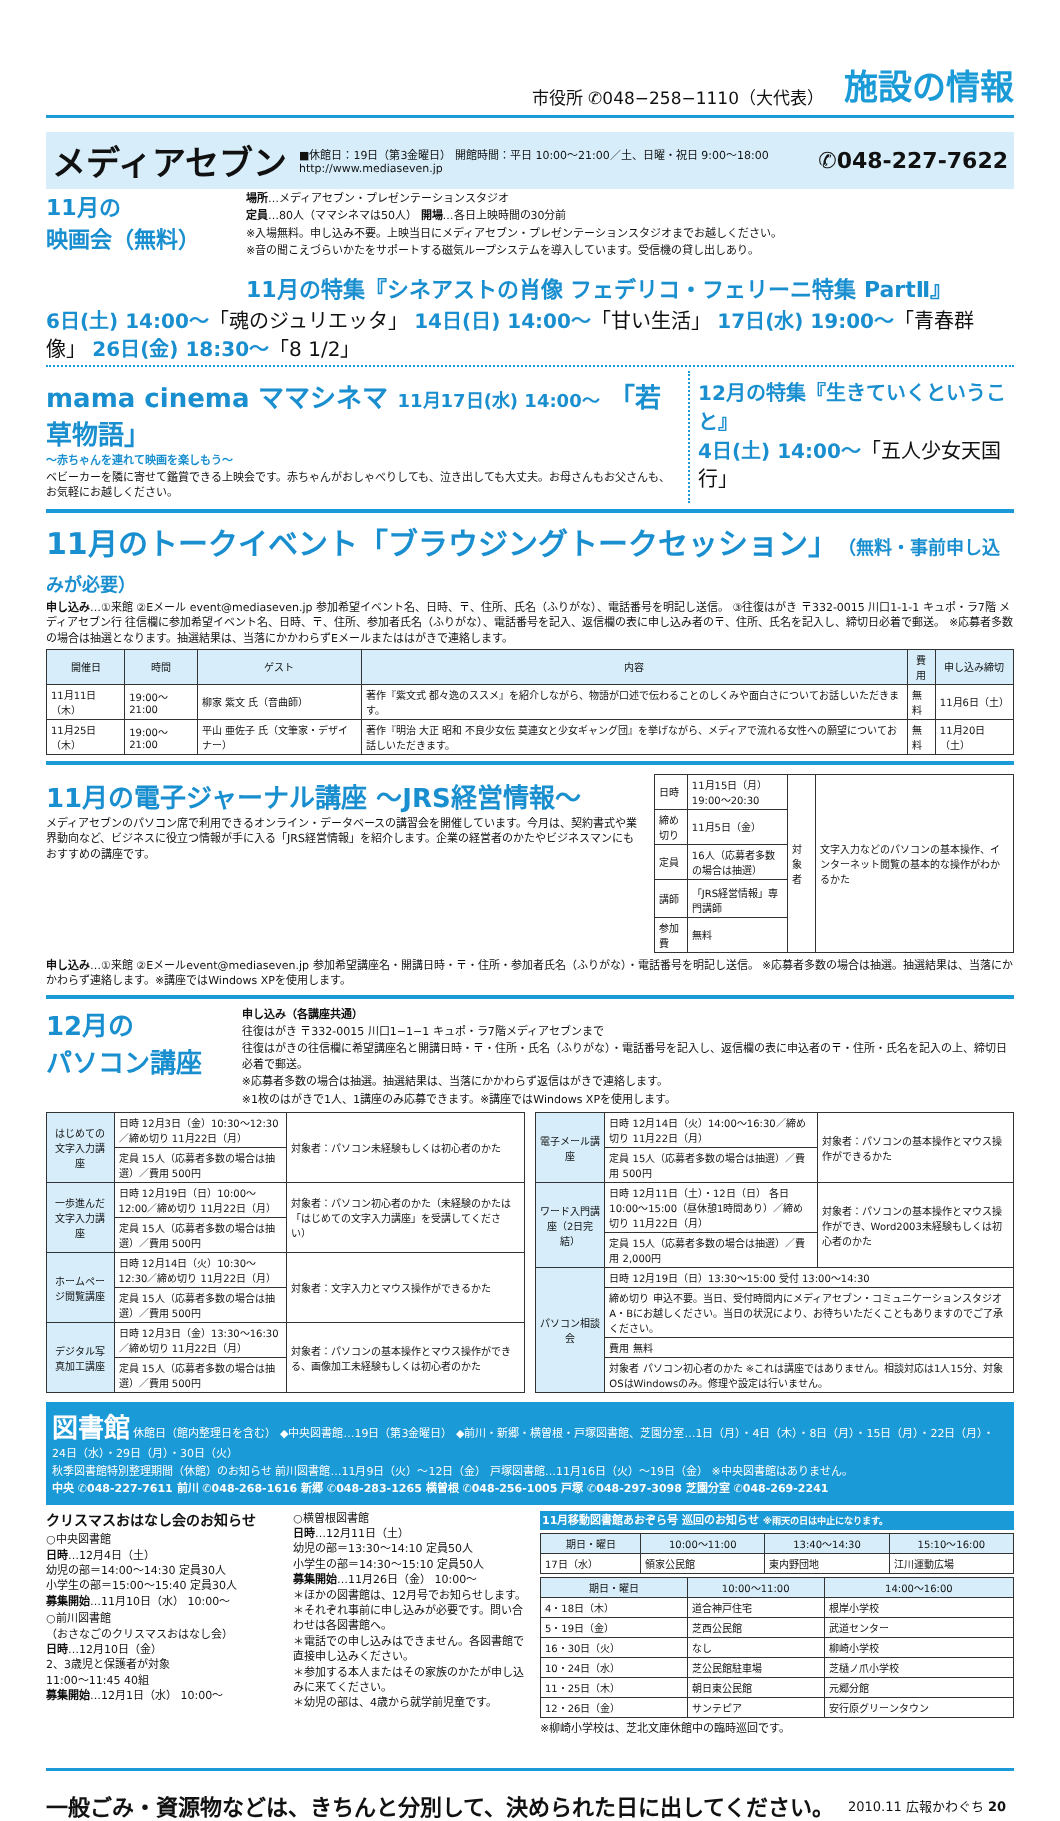市役所 ✆048−258−1110（大代表） 施設の情報
メディアセブン
■休館日：19日（第3金曜日） 開館時間：平日 10:00〜21:00／土、日曜・祝日 9:00〜18:00
http://www.mediaseven.jp
✆048-227-7622
11月の
映画会（無料）
場所…メディアセブン・プレゼンテーションスタジオ
定員…80人（ママシネマは50人） 開場…各日上映時間の30分前
※入場無料。申し込み不要。上映当日にメディアセブン・プレゼンテーションスタジオまでお越しください。
※音の聞こえづらいかたをサポートする磁気ループシステムを導入しています。受信機の貸し出しあり。
11月の特集『シネアストの肖像 フェデリコ・フェリーニ特集 PartⅡ』
6日(土) 14:00〜「魂のジュリエッタ」 14日(日) 14:00〜「甘い生活」 17日(水) 19:00〜「青春群像」 26日(金) 18:30〜「8 1/2」
mama cinema ママシネマ 11月17日(水) 14:00〜 「若草物語」
〜赤ちゃんを連れて映画を楽しもう〜
ベビーカーを隣に寄せて鑑賞できる上映会です。赤ちゃんがおしゃべりしても、泣き出しても大丈夫。お母さんもお父さんも、お気軽にお越しください。
12月の特集『生きていくということ』
4日(土) 14:00〜「五人少女天国行」
11月のトークイベント「ブラウジングトークセッション」（無料・事前申し込みが必要）
申し込み…①来館 ②Eメール event@mediaseven.jp 参加希望イベント名、日時、〒、住所、氏名（ふりがな）、電話番号を明記し送信。 ③往復はがき 〒332-0015 川口1-1-1 キュポ・ラ7階 メディアセブン行 往信欄に参加希望イベント名、日時、〒、住所、参加者氏名（ふりがな）、電話番号を記入、返信欄の表に申し込み者の〒、住所、氏名を記入し、締切日必着で郵送。 ※応募者多数の場合は抽選となります。抽選結果は、当落にかかわらずEメールまたははがきで連絡します。
| 開催日 | 時間 | ゲスト | 内容 | 費用 | 申し込み締切 |
| --- | --- | --- | --- | --- | --- |
| 11月11日（木） | 19:00〜21:00 | 柳家 紫文 氏（音曲師） | 著作『紫文式 都々逸のススメ』を紹介しながら、物語が口述で伝わることのしくみや面白さについてお話しいただきます。 | 無料 | 11月6日（土） |
| 11月25日（木） | 19:00〜21:00 | 平山 亜佐子 氏（文筆家・デザイナー） | 著作『明治 大正 昭和 不良少女伝 莫連女と少女ギャング団』を挙げながら、メディアで流れる女性への願望についてお話しいただきます。 | 無料 | 11月20日（土） |
11月の電子ジャーナル講座 〜JRS経営情報〜
メディアセブンのパソコン席で利用できるオンライン・データベースの講習会を開催しています。今月は、契約書式や業界動向など、ビジネスに役立つ情報が手に入る「JRS経営情報」を紹介します。企業の経営者のかたやビジネスマンにもおすすめの講座です。
| 日時 | 11月15日（月）19:00〜20:30 | 対象者 | 文字入力などのパソコンの基本操作、インターネット閲覧の基本的な操作がわかるかた |
| 締め切り | 11月5日（金） | | |
| 定員 | 16人（応募者多数の場合は抽選） | | |
| 講師 | 「JRS経営情報」専門講師 | | |
| 参加費 | 無料 | | |
申し込み…①来館 ②Eメールevent@mediaseven.jp 参加希望講座名・開講日時・〒・住所・参加者氏名（ふりがな）・電話番号を明記し送信。 ※応募者多数の場合は抽選。抽選結果は、当落にかかわらず連絡します。※講座ではWindows XPを使用します。
12月の
パソコン講座
申し込み（各講座共通）
往復はがき 〒332-0015 川口1−1−1 キュポ・ラ7階メディアセブンまで
往復はがきの往信欄に希望講座名と開講日時・〒・住所・氏名（ふりがな）・電話番号を記入し、返信欄の表に申込者の〒・住所・氏名を記入の上、締切日必着で郵送。
※応募者多数の場合は抽選。抽選結果は、当落にかかわらず返信はがきで連絡します。
※1枚のはがきで1人、1講座のみ応募できます。※講座ではWindows XPを使用します。
| はじめての文字入力講座 | 日時 12月3日（金）10:30〜12:30／締め切り 11月22日（月） | 対象者：パソコン未経験もしくは初心者のかた |
| | 定員 15人（応募者多数の場合は抽選）／費用 500円 | |
| 一歩進んだ文字入力講座 | 日時 12月19日（日）10:00〜12:00／締め切り 11月22日（月） | 対象者：パソコン初心者のかた（未経験のかたは「はじめての文字入力講座」を受講してください） |
| | 定員 15人（応募者多数の場合は抽選）／費用 500円 | |
| ホームページ閲覧講座 | 日時 12月14日（火）10:30〜12:30／締め切り 11月22日（月） | 対象者：文字入力とマウス操作ができるかた |
| | 定員 15人（応募者多数の場合は抽選）／費用 500円 | |
| デジタル写真加工講座 | 日時 12月3日（金）13:30〜16:30／締め切り 11月22日（月） | 対象者：パソコンの基本操作とマウス操作ができる、画像加工未経験もしくは初心者のかた |
| | 定員 15人（応募者多数の場合は抽選）／費用 500円 | |
| 電子メール講座 | 日時 12月14日（火）14:00〜16:30／締め切り 11月22日（月） | 対象者：パソコンの基本操作とマウス操作ができるかた |
| | 定員 15人（応募者多数の場合は抽選）／費用 500円 | |
| ワード入門講座（2日完結） | 日時 12月11日（土）・12日（日） 各日10:00〜15:00（昼休憩1時間あり）／締め切り 11月22日（月） | 対象者：パソコンの基本操作とマウス操作ができ、Word2003未経験もしくは初心者のかた |
| | 定員 15人（応募者多数の場合は抽選）／費用 2,000円 | |
| パソコン相談会 | 日時 12月19日（日）13:30〜15:00 受付 13:00〜14:30 | |
| | 締め切り 申込不要。当日、受付時間内にメディアセブン・コミュニケーションスタジオA・Bにお越しください。当日の状況により、お待ちいただくこともありますのでご了承ください。 | |
| | 費用 無料 | |
| | 対象者 パソコン初心者のかた ※これは講座ではありません。相談対応は1人15分、対象OSはWindowsのみ。修理や設定は行いません。 | |
図書館 休館日（館内整理日を含む） ◆中央図書館…19日（第3金曜日） ◆前川・新郷・横曽根・戸塚図書館、芝園分室…1日（月）・4日（木）・8日（月）・15日（月）・22日（月）・24日（水）・29日（月）・30日（火）
秋季図書館特別整理期間（休館）のお知らせ 前川図書館…11月9日（火）〜12日（金） 戸塚図書館…11月16日（火）〜19日（金） ※中央図書館はありません。
中央 ✆048-227-7611 前川 ✆048-268-1616 新郷 ✆048-283-1265 横曽根 ✆048-256-1005 戸塚 ✆048-297-3098 芝園分室 ✆048-269-2241
クリスマスおはなし会のお知らせ
○中央図書館
日時…12月4日（土）
幼児の部＝14:00〜14:30 定員30人
小学生の部＝15:00〜15:40 定員30人
募集開始…11月10日（水） 10:00〜
○前川図書館
（おさなごのクリスマスおはなし会）
日時…12月10日（金）
2、3歳児と保護者が対象
11:00〜11:45 40組
募集開始…12月1日（水） 10:00〜
○横曽根図書館
日時…12月11日（土）
幼児の部＝13:30〜14:10 定員50人
小学生の部＝14:30〜15:10 定員50人
募集開始…11月26日（金） 10:00〜
＊ほかの図書館は、12月号でお知らせします。
＊それぞれ事前に申し込みが必要です。問い合わせは各図書館へ。
＊電話での申し込みはできません。各図書館で直接申し込みください。
＊参加する本人またはその家族のかたが申し込みに来てください。
＊幼児の部は、4歳から就学前児童です。
11月移動図書館あおぞら号 巡回のお知らせ ※雨天の日は中止になります。
| 期日・曜日 | 10:00〜11:00 | 13:40〜14:30 | 15:10〜16:00 |
| --- | --- | --- | --- |
| 17日（水） | 領家公民館 | 東内野団地 | 江川運動広場 |
| 期日・曜日 | 10:00〜11:00 | 14:00〜16:00 |
| --- | --- | --- |
| 4・18日（木） | 道合神戸住宅 | 根岸小学校 |
| 5・19日（金） | 芝西公民館 | 武道センター |
| 16・30日（火） | なし | 柳崎小学校 |
| 10・24日（水） | 芝公民館駐車場 | 芝樋ノ爪小学校 |
| 11・25日（木） | 朝日東公民館 | 元郷分館 |
| 12・26日（金） | サンテピア | 安行原グリーンタウン |
※柳崎小学校は、芝北文庫休館中の臨時巡回です。
一般ごみ・資源物などは、きちんと分別して、決められた日に出してください。 2010.11 広報かわぐち 20